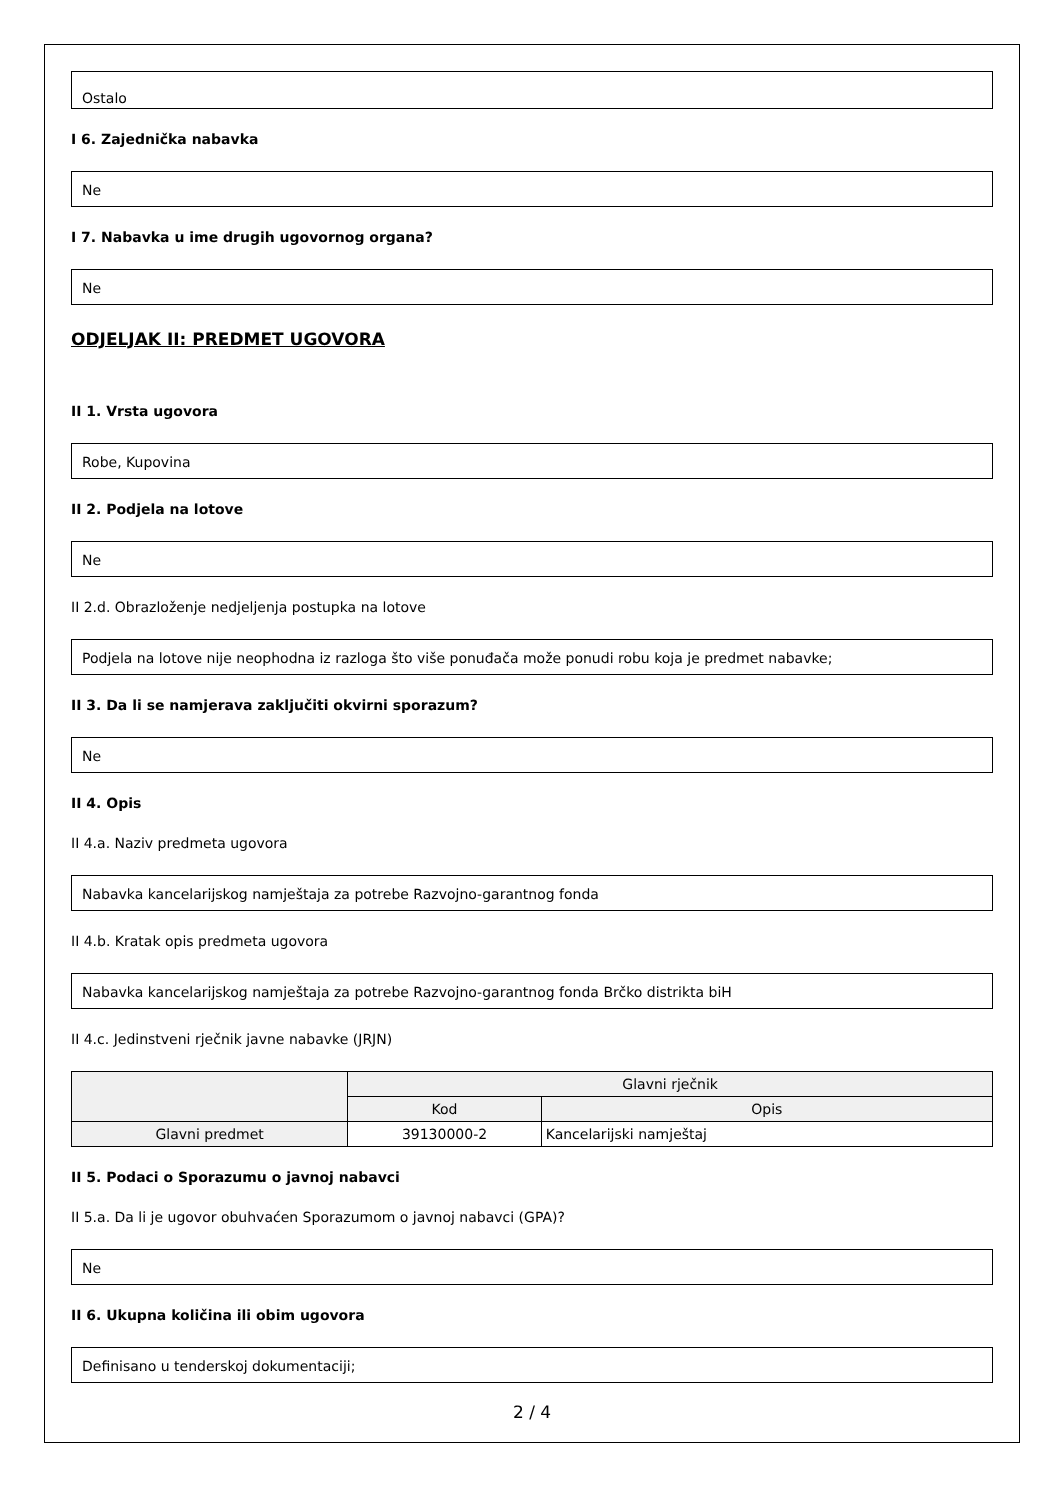Ostalo
I 6. Zajednička nabavka
Ne
I 7. Nabavka u ime drugih ugovornog organa?
Ne
ODJELJAK II: PREDMET UGOVORA
II 1. Vrsta ugovora
Robe, Kupovina
II 2. Podjela na lotove
Ne
II 2.d. Obrazloženje nedjeljenja postupka na lotove
Podjela na lotove nije neophodna iz razloga što više ponuđača može ponudi robu koja je predmet nabavke;
II 3. Da li se namjerava zaključiti okvirni sporazum?
Ne
II 4. Opis
II 4.a. Naziv predmeta ugovora
Nabavka kancelarijskog namještaja za potrebe Razvojno-garantnog fonda
II 4.b. Kratak opis predmeta ugovora
Nabavka kancelarijskog namještaja za potrebe Razvojno-garantnog fonda Brčko distrikta biH
II 4.c. Jedinstveni rječnik javne nabavke (JRJN)
| | Glavni rječnik | |
| --- | --- | --- |
| | Kod | Opis |
| Glavni predmet | 39130000-2 | Kancelarijski namještaj |
II 5. Podaci o Sporazumu o javnoj nabavci
II 5.a. Da li je ugovor obuhvaćen Sporazumom o javnoj nabavci (GPA)?
Ne
II 6. Ukupna količina ili obim ugovora
Definisano u tenderskoj dokumentaciji;
2 / 4